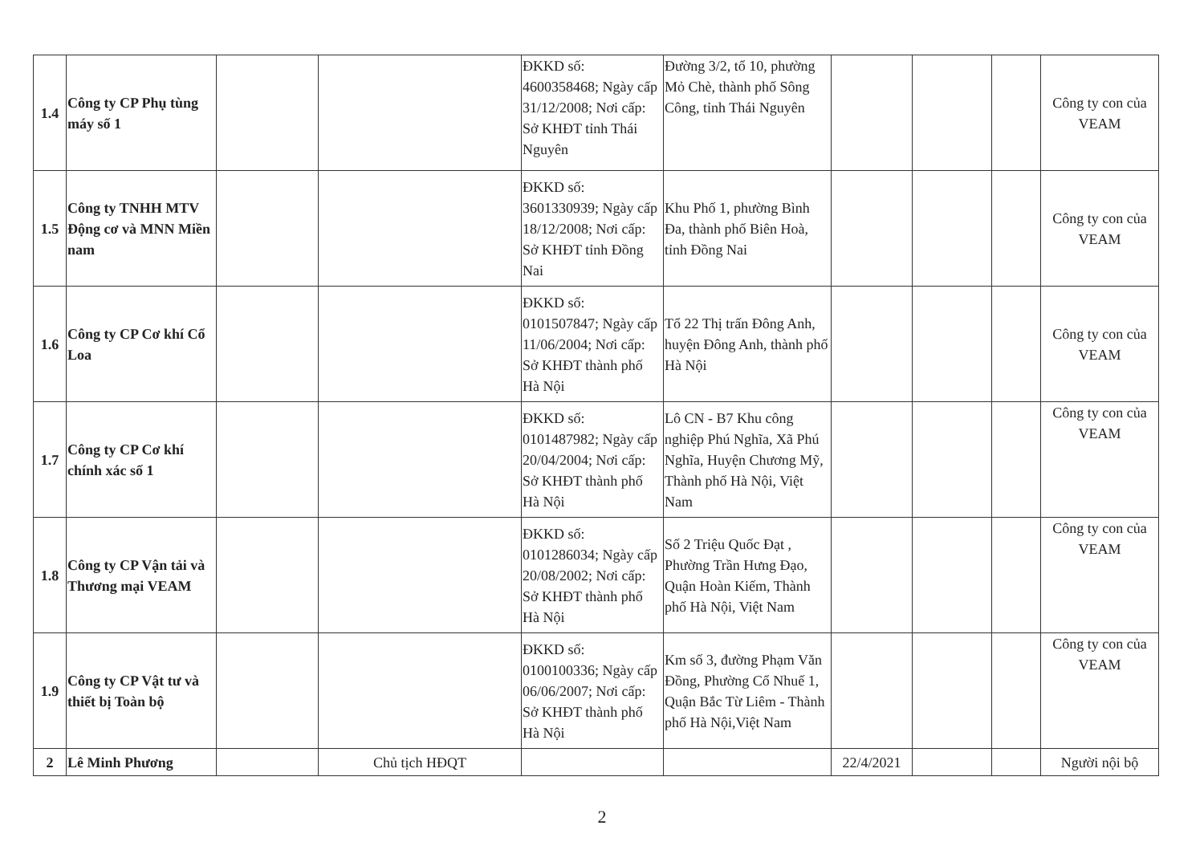| 1.4 | Công ty CP Phụ tùng máy số 1 | | | ĐKKD số: 4600358468; Ngày cấp 31/12/2008; Nơi cấp: Sở KHĐT tỉnh Thái Nguyên | Đường 3/2, tổ 10, phường Mỏ Chè, thành phố Sông Công, tỉnh Thái Nguyên | | | | Công ty con của VEAM |
| 1.5 | Công ty TNHH MTV Động cơ và MNN Miền nam | | | ĐKKD số: 3601330939; Ngày cấp 18/12/2008; Nơi cấp: Sở KHĐT tỉnh Đồng Nai | Khu Phố 1, phường Bình Đa, thành phố Biên Hoà, tỉnh Đồng Nai | | | | Công ty con của VEAM |
| 1.6 | Công ty CP Cơ khí Cổ Loa | | | ĐKKD số: 0101507847; Ngày cấp 11/06/2004; Nơi cấp: Sở KHĐT thành phố Hà Nội | Tổ 22 Thị trấn Đông Anh, huyện Đông Anh, thành phố Hà Nội | | | | Công ty con của VEAM |
| 1.7 | Công ty CP Cơ khí chính xác số 1 | | | ĐKKD số: 0101487982; Ngày cấp 20/04/2004; Nơi cấp: Sở KHĐT thành phố Hà Nội | Lô CN - B7 Khu công nghiệp Phú Nghĩa, Xã Phú Nghĩa, Huyện Chương Mỹ, Thành phố Hà Nội, Việt Nam | | | | Công ty con của VEAM |
| 1.8 | Công ty CP Vận tải và Thương mại VEAM | | | ĐKKD số: 0101286034; Ngày cấp 20/08/2002; Nơi cấp: Sở KHĐT thành phố Hà Nội | Số 2 Triệu Quốc Đạt , Phường Trần Hưng Đạo, Quận Hoàn Kiếm, Thành phố Hà Nội, Việt Nam | | | | Công ty con của VEAM |
| 1.9 | Công ty CP Vật tư và thiết bị Toàn bộ | | | ĐKKD số: 0100100336; Ngày cấp 06/06/2007; Nơi cấp: Sở KHĐT thành phố Hà Nội | Km số 3, đường Phạm Văn Đồng, Phường Cổ Nhuế 1, Quận Bắc Từ Liêm - Thành phố Hà Nội,Việt Nam | | | | Công ty con của VEAM |
| 2 | Lê Minh Phương | | Chủ tịch HĐQT | | | 22/4/2021 | | | Người nội bộ |
2